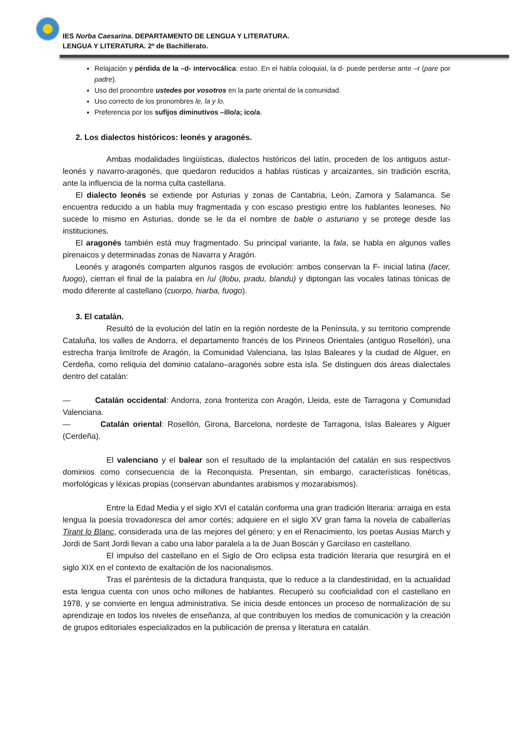IES Norba Caesarina. DEPARTAMENTO DE LENGUA Y LITERATURA.
LENGUA Y LITERATURA. 2º de Bachillerato.
Relajación y pérdida de la –d- intervocálica: estao. En el habla coloquial, la d- puede perderse ante –r (pare por padre).
Uso del pronombre ustedes por vosotros en la parte oriental de la comunidad.
Uso correcto de los pronombres le, la y lo.
Preferencia por los sufijos diminutivos –illo/a; ico/a.
2. Los dialectos históricos: leonés y aragonés.
Ambas modalidades lingüísticas, dialectos históricos del latín, proceden de los antiguos astur-leonés y navarro-aragonés, que quedaron reducidos a hablas rústicas y arcaizantes, sin tradición escrita, ante la influencia de la norma culta castellana.
El dialecto leonés se extiende por Asturias y zonas de Cantabria, León, Zamora y Salamanca. Se encuentra reducido a un habla muy fragmentada y con escaso prestigio entre los hablantes leoneses. No sucede lo mismo en Asturias, donde se le da el nombre de bable o asturiano y se protege desde las instituciones.
El aragonés también está muy fragmentado. Su principal variante, la fala, se habla en algunos valles pirenaicos y determinadas zonas de Navarra y Aragón.
Leonés y aragonés comparten algunos rasgos de evolución: ambos conservan la F- inicial latina (facer, fuogo), cierran el final de la palabra en /u/ (llobu, pradu, blandu) y diptongan las vocales latinas tónicas de modo diferente al castellano (cuorpo, hiarba, fuogo).
3. El catalán.
Resultó de la evolución del latín en la región nordeste de la Península, y su territorio comprende Cataluña, los valles de Andorra, el departamento francés de los Pirineos Orientales (antiguo Rosellón), una estrecha franja limítrofe de Aragón, la Comunidad Valenciana, las Islas Baleares y la ciudad de Alguer, en Cerdeña, como reliquia del dominio catalano–aragonés sobre esta isla. Se distinguen dos áreas dialectales dentro del catalán:
— Catalán occidental: Andorra, zona fronteriza con Aragón, Lleida, este de Tarragona y Comunidad Valenciana.
— Catalán oriental: Rosellón, Girona, Barcelona, nordeste de Tarragona, Islas Baleares y Alguer (Cerdeña).
El valenciano y el balear son el resultado de la implantación del catalán en sus respectivos dominios como consecuencia de la Reconquista. Presentan, sin embargo, características fonéticas, morfológicas y léxicas propias (conservan abundantes arabismos y mozarabismos).
Entre la Edad Media y el siglo XVI el catalán conforma una gran tradición literaria: arraiga en esta lengua la poesía trovadoresca del amor cortés; adquiere en el siglo XV gran fama la novela de caballerías Tirant lo Blanc, considerada una de las mejores del género; y en el Renacimiento, los poetas Ausias March y Jordi de Sant Jordi llevan a cabo una labor paralela a la de Juan Boscán y Garcilaso en castellano.
El impulso del castellano en el Siglo de Oro eclipsa esta tradición literaria que resurgirá en el siglo XIX en el contexto de exaltación de los nacionalismos.
Tras el paréntesis de la dictadura franquista, que lo reduce a la clandestinidad, en la actualidad esta lengua cuenta con unos ocho millones de hablantes. Recuperó su cooficialidad con el castellano en 1978, y se convierte en lengua administrativa. Se inicia desde entonces un proceso de normalización de su aprendizaje en todos los niveles de enseñanza, al que contribuyen los medios de comunicación y la creación de grupos editoriales especializados en la publicación de prensa y literatura en catalán.